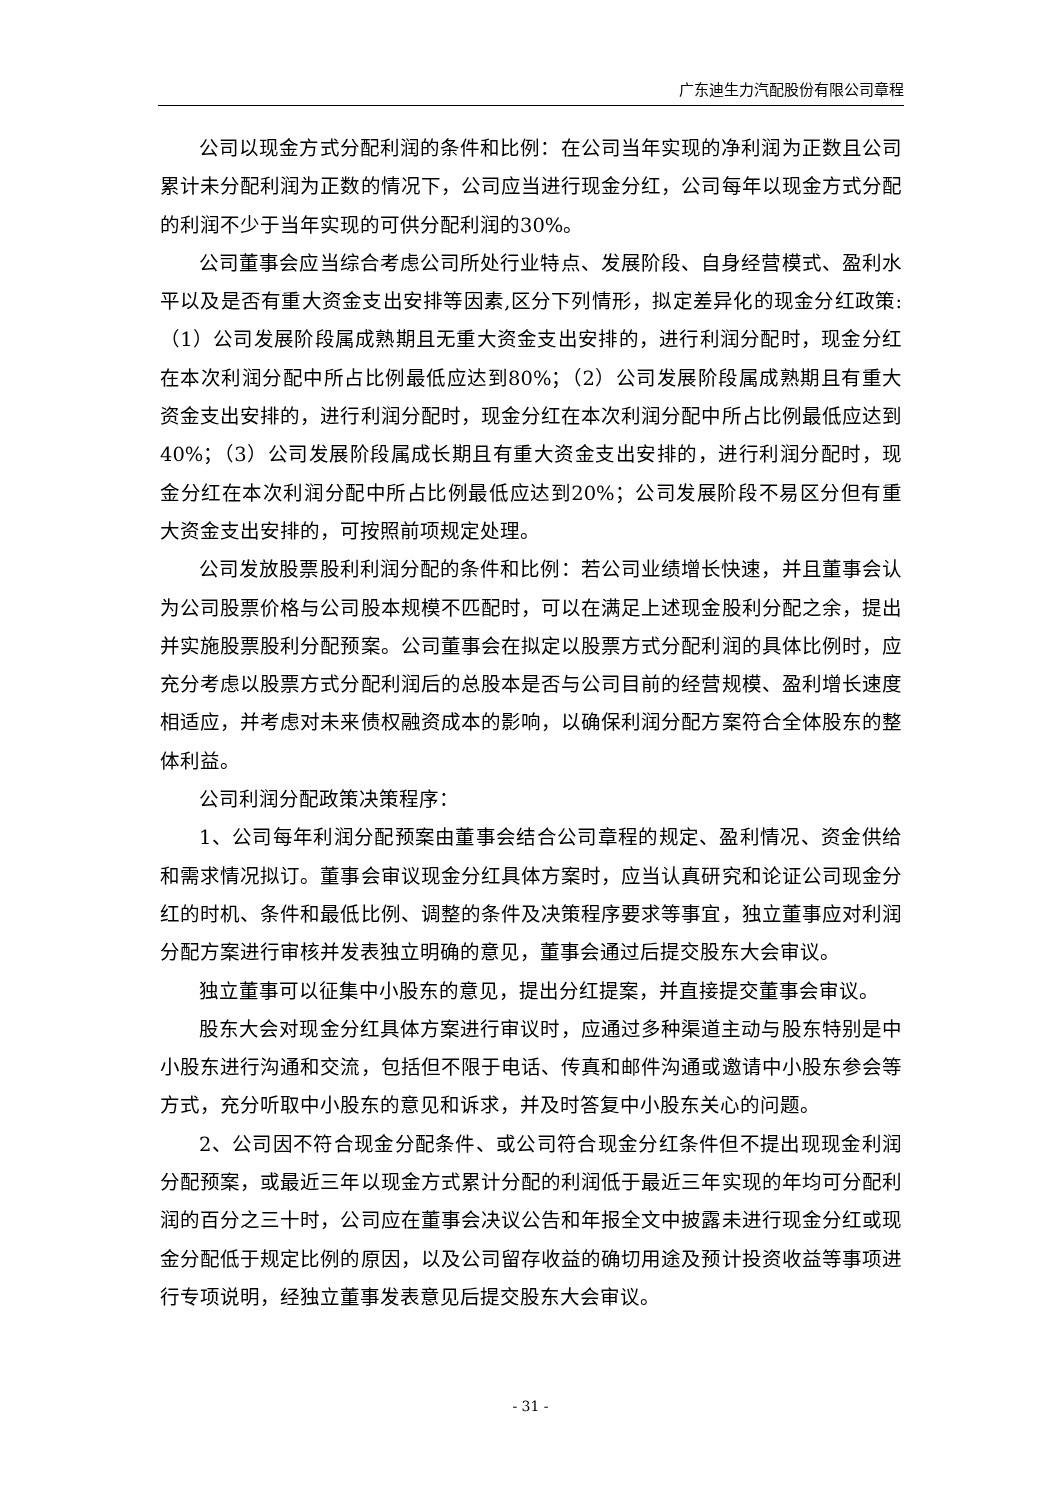广东迪生力汽配股份有限公司章程
公司以现金方式分配利润的条件和比例：在公司当年实现的净利润为正数且公司累计未分配利润为正数的情况下，公司应当进行现金分红，公司每年以现金方式分配的利润不少于当年实现的可供分配利润的30%。
公司董事会应当综合考虑公司所处行业特点、发展阶段、自身经营模式、盈利水平以及是否有重大资金支出安排等因素,区分下列情形，拟定差异化的现金分红政策:（1）公司发展阶段属成熟期且无重大资金支出安排的，进行利润分配时，现金分红在本次利润分配中所占比例最低应达到80%；（2）公司发展阶段属成熟期且有重大资金支出安排的，进行利润分配时，现金分红在本次利润分配中所占比例最低应达到40%；（3）公司发展阶段属成长期且有重大资金支出安排的，进行利润分配时，现金分红在本次利润分配中所占比例最低应达到20%；公司发展阶段不易区分但有重大资金支出安排的，可按照前项规定处理。
公司发放股票股利利润分配的条件和比例：若公司业绩增长快速，并且董事会认为公司股票价格与公司股本规模不匹配时，可以在满足上述现金股利分配之余，提出并实施股票股利分配预案。公司董事会在拟定以股票方式分配利润的具体比例时，应充分考虑以股票方式分配利润后的总股本是否与公司目前的经营规模、盈利增长速度相适应，并考虑对未来债权融资成本的影响，以确保利润分配方案符合全体股东的整体利益。
公司利润分配政策决策程序：
1、公司每年利润分配预案由董事会结合公司章程的规定、盈利情况、资金供给和需求情况拟订。董事会审议现金分红具体方案时，应当认真研究和论证公司现金分红的时机、条件和最低比例、调整的条件及决策程序要求等事宜，独立董事应对利润分配方案进行审核并发表独立明确的意见，董事会通过后提交股东大会审议。
独立董事可以征集中小股东的意见，提出分红提案，并直接提交董事会审议。
股东大会对现金分红具体方案进行审议时，应通过多种渠道主动与股东特别是中小股东进行沟通和交流，包括但不限于电话、传真和邮件沟通或邀请中小股东参会等方式，充分听取中小股东的意见和诉求，并及时答复中小股东关心的问题。
2、公司因不符合现金分配条件、或公司符合现金分红条件但不提出现现金利润分配预案，或最近三年以现金方式累计分配的利润低于最近三年实现的年均可分配利润的百分之三十时，公司应在董事会决议公告和年报全文中披露未进行现金分红或现金分配低于规定比例的原因，以及公司留存收益的确切用途及预计投资收益等事项进行专项说明，经独立董事发表意见后提交股东大会审议。
- 31 -